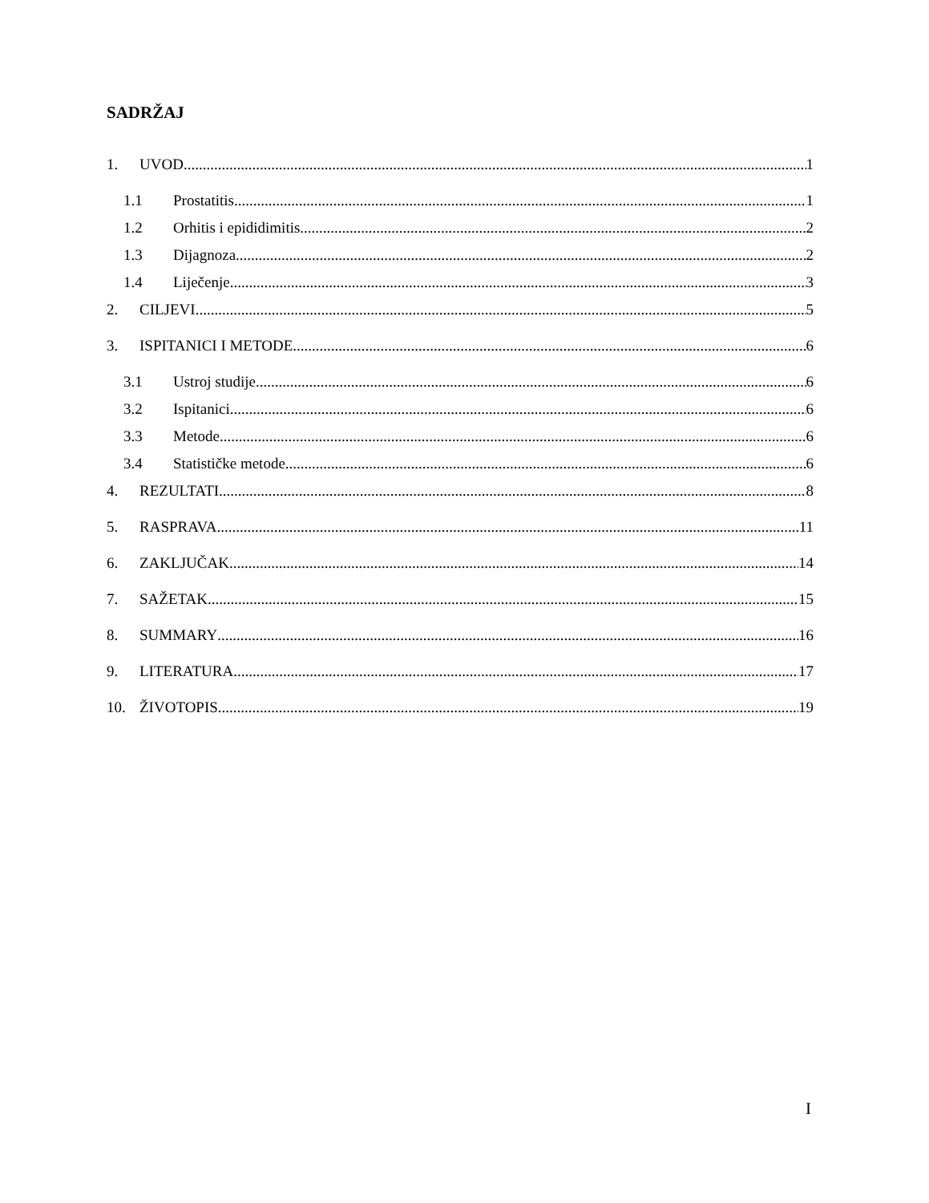SADRŽAJ
1. UVOD 1
1.1 Prostatitis 1
1.2 Orhitis i epididimitis 2
1.3 Dijagnoza 2
1.4 Liječenje 3
2. CILJEVI 5
3. ISPITANICI I METODE 6
3.1 Ustroj studije 6
3.2 Ispitanici 6
3.3 Metode 6
3.4 Statističke metode 6
4. REZULTATI 8
5. RASPRAVA 11
6. ZAKLJUČAK 14
7. SAŽETAK 15
8. SUMMARY 16
9. LITERATURA 17
10. ŽIVOTOPIS 19
I